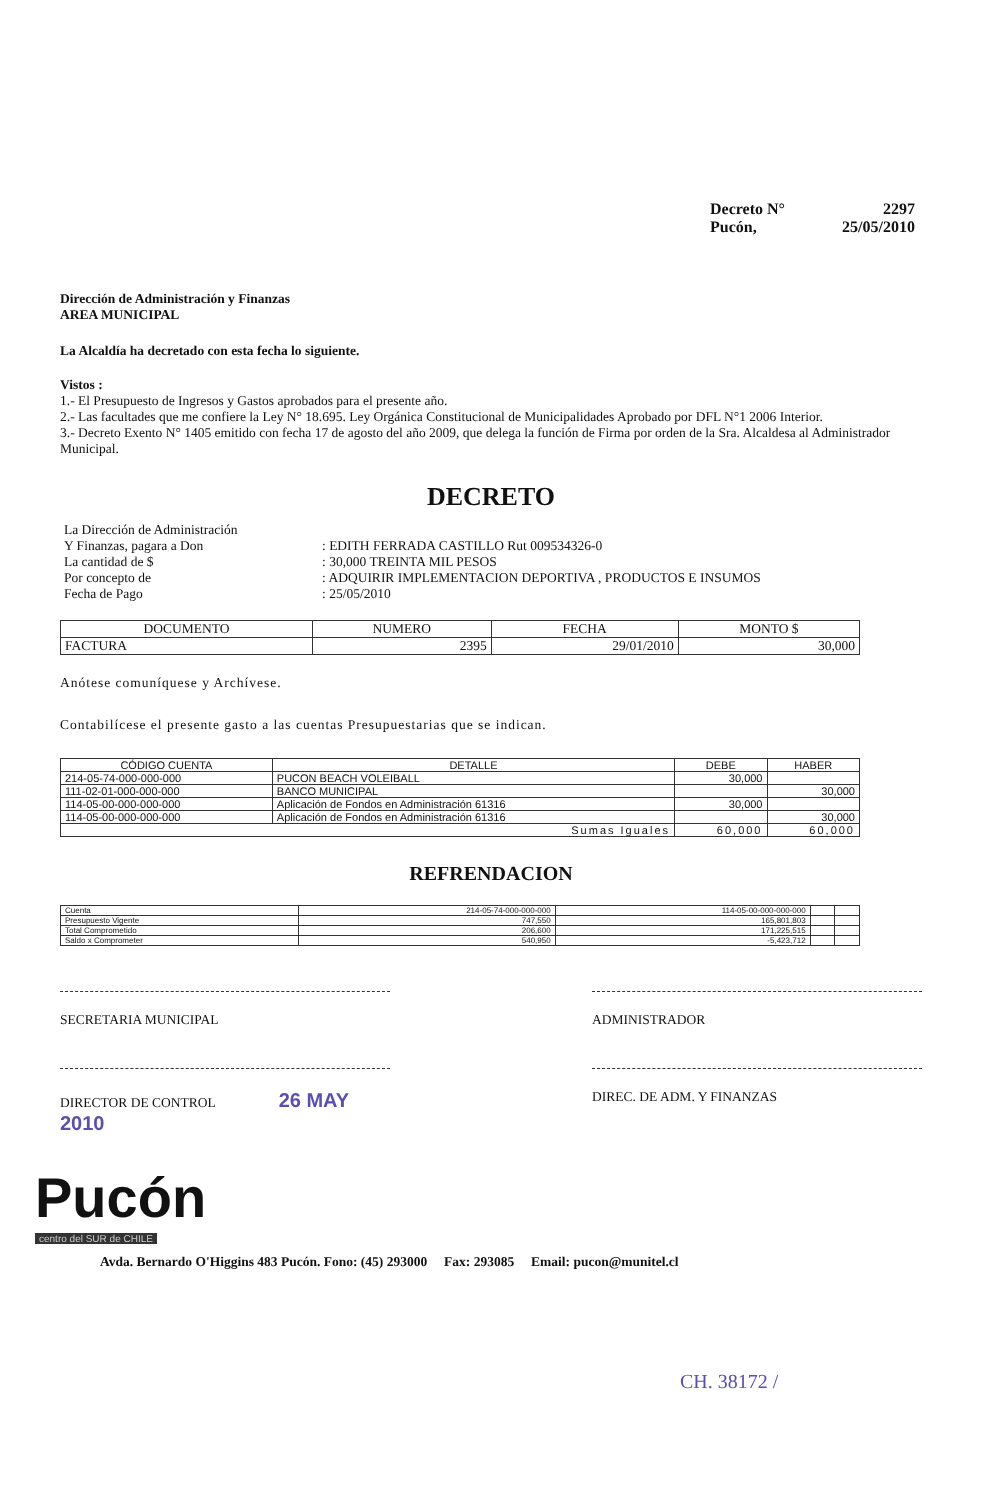Decreto N° 2297
Pucón, 25/05/2010
Dirección de Administración y Finanzas
AREA MUNICIPAL
La Alcaldía ha decretado con esta fecha lo siguiente.
Vistos :
1.- El Presupuesto de Ingresos y Gastos aprobados para el presente año.
2.- Las facultades que me confiere la Ley N° 18.695. Ley Orgánica Constitucional de Municipalidades Aprobado por DFL N°1 2006 Interior.
3.- Decreto Exento N° 1405 emitido con fecha 17 de agosto del año 2009, que delega la función de Firma por orden de la Sra. Alcaldesa al Administrador Municipal.
DECRETO
| La Dirección de Administración | |
| Y Finanzas, pagara a Don | : EDITH FERRADA CASTILLO Rut 009534326-0 |
| La cantidad de $ | : 30,000 TREINTA MIL PESOS |
| Por concepto de | : ADQUIRIR IMPLEMENTACION DEPORTIVA , PRODUCTOS E INSUMOS |
| Fecha de Pago | : 25/05/2010 |
| DOCUMENTO | NUMERO | FECHA | MONTO $ |
| --- | --- | --- | --- |
| FACTURA | 2395 | 29/01/2010 | 30,000 |
Anótese comuníquese y Archívese.
Contabilícese el presente gasto a las cuentas Presupuestarias que se indican.
| CÓDIGO CUENTA | DETALLE | DEBE | HABER |
| --- | --- | --- | --- |
| 214-05-74-000-000-000 | PUCON BEACH VOLEIBALL | 30,000 | |
| 111-02-01-000-000-000 | BANCO MUNICIPAL | | 30,000 |
| 114-05-00-000-000-000 | Aplicación de Fondos en Administración 61316 | 30,000 | |
| 114-05-00-000-000-000 | Aplicación de Fondos en Administración 61316 | | 30,000 |
| Sumas Iguales | | 60,000 | 60,000 |
REFRENDACION
| Cuenta | 214-05-74-000-000-000 | 114-05-00-000-000-000 | | |
| Presupuesto Vigente | 747,550 | 165,801,803 | | |
| Total Comprometido | 206,600 | 171,225,515 | | |
| Saldo x Comprometer | 540,950 | -5,423,712 | | |
SECRETARIA MUNICIPAL ADMINISTRADOR
DIRECTOR DE CONTROL 26 MAY 2010
DIREC. DE ADM. Y FINANZAS
Pucón
centro del SUR de CHILE
Avda. Bernardo O'Higgins 483 Pucón. Fono: (45) 293000 Fax: 293085 Email: pucon@munitel.cl
CH. 38172 /